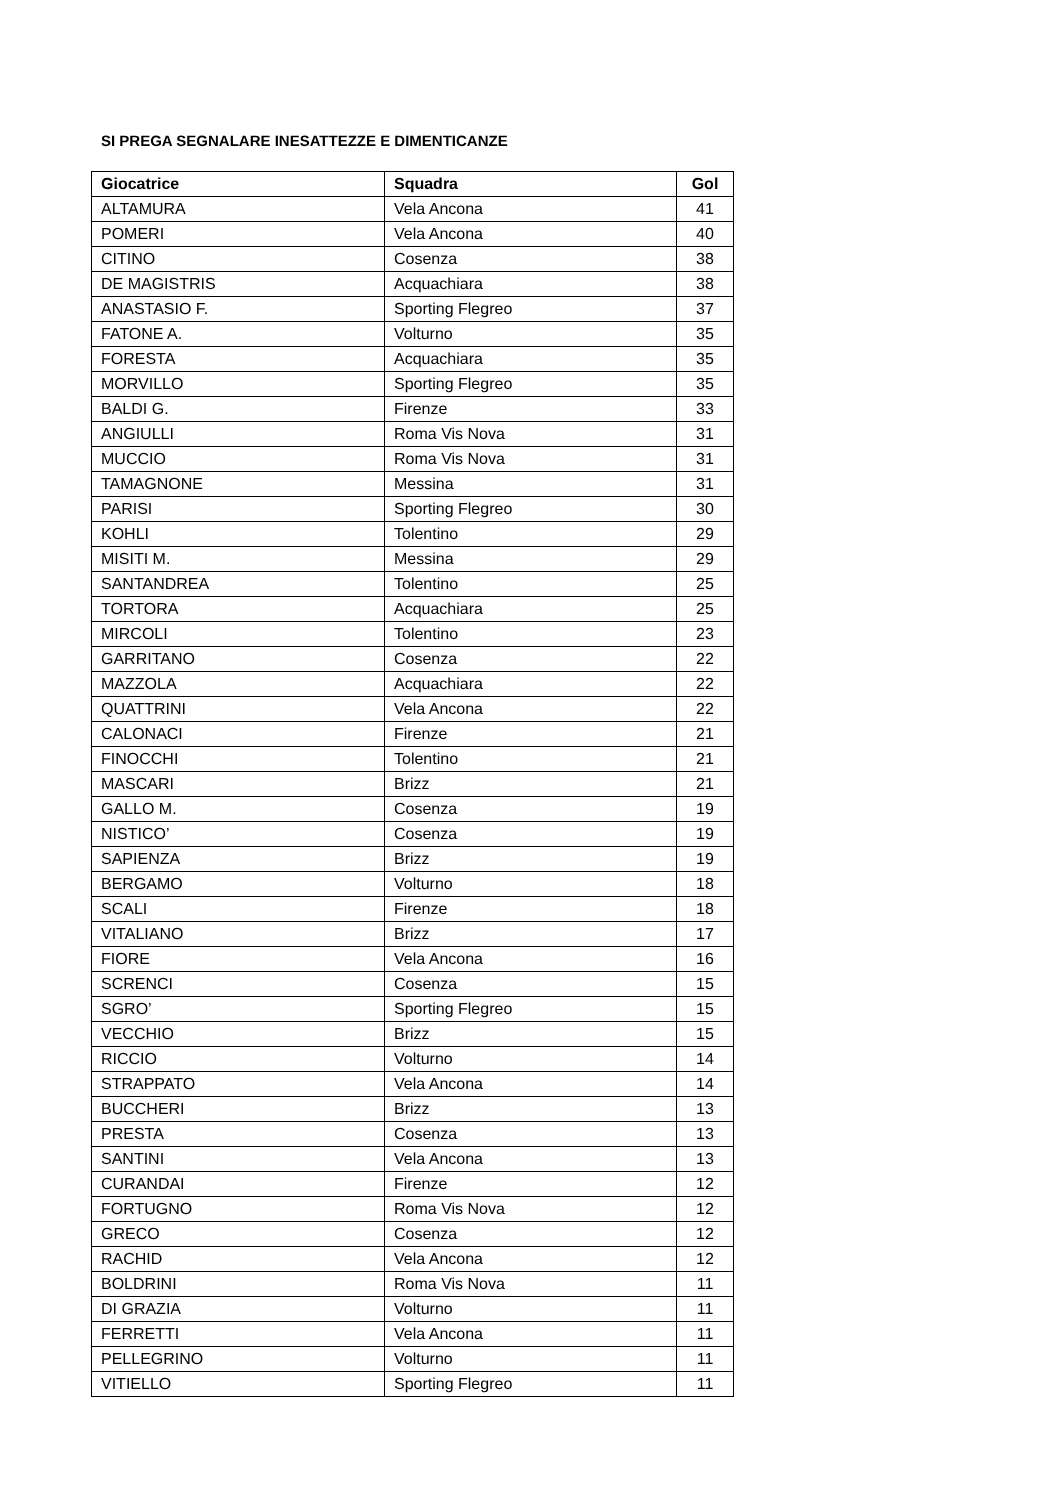SI PREGA SEGNALARE INESATTEZZE E DIMENTICANZE
| Giocatrice | Squadra | Gol |
| --- | --- | --- |
| ALTAMURA | Vela Ancona | 41 |
| POMERI | Vela Ancona | 40 |
| CITINO | Cosenza | 38 |
| DE MAGISTRIS | Acquachiara | 38 |
| ANASTASIO F. | Sporting Flegreo | 37 |
| FATONE A. | Volturno | 35 |
| FORESTA | Acquachiara | 35 |
| MORVILLO | Sporting Flegreo | 35 |
| BALDI G. | Firenze | 33 |
| ANGIULLI | Roma Vis Nova | 31 |
| MUCCIO | Roma Vis Nova | 31 |
| TAMAGNONE | Messina | 31 |
| PARISI | Sporting Flegreo | 30 |
| KOHLI | Tolentino | 29 |
| MISITI M. | Messina | 29 |
| SANTANDREA | Tolentino | 25 |
| TORTORA | Acquachiara | 25 |
| MIRCOLI | Tolentino | 23 |
| GARRITANO | Cosenza | 22 |
| MAZZOLA | Acquachiara | 22 |
| QUATTRINI | Vela Ancona | 22 |
| CALONACI | Firenze | 21 |
| FINOCCHI | Tolentino | 21 |
| MASCARI | Brizz | 21 |
| GALLO M. | Cosenza | 19 |
| NISTICO’ | Cosenza | 19 |
| SAPIENZA | Brizz | 19 |
| BERGAMO | Volturno | 18 |
| SCALI | Firenze | 18 |
| VITALIANO | Brizz | 17 |
| FIORE | Vela Ancona | 16 |
| SCRENCI | Cosenza | 15 |
| SGRO’ | Sporting Flegreo | 15 |
| VECCHIO | Brizz | 15 |
| RICCIO | Volturno | 14 |
| STRAPPATO | Vela Ancona | 14 |
| BUCCHERI | Brizz | 13 |
| PRESTA | Cosenza | 13 |
| SANTINI | Vela Ancona | 13 |
| CURANDAI | Firenze | 12 |
| FORTUGNO | Roma Vis Nova | 12 |
| GRECO | Cosenza | 12 |
| RACHID | Vela Ancona | 12 |
| BOLDRINI | Roma Vis Nova | 11 |
| DI GRAZIA | Volturno | 11 |
| FERRETTI | Vela Ancona | 11 |
| PELLEGRINO | Volturno | 11 |
| VITIELLO | Sporting Flegreo | 11 |